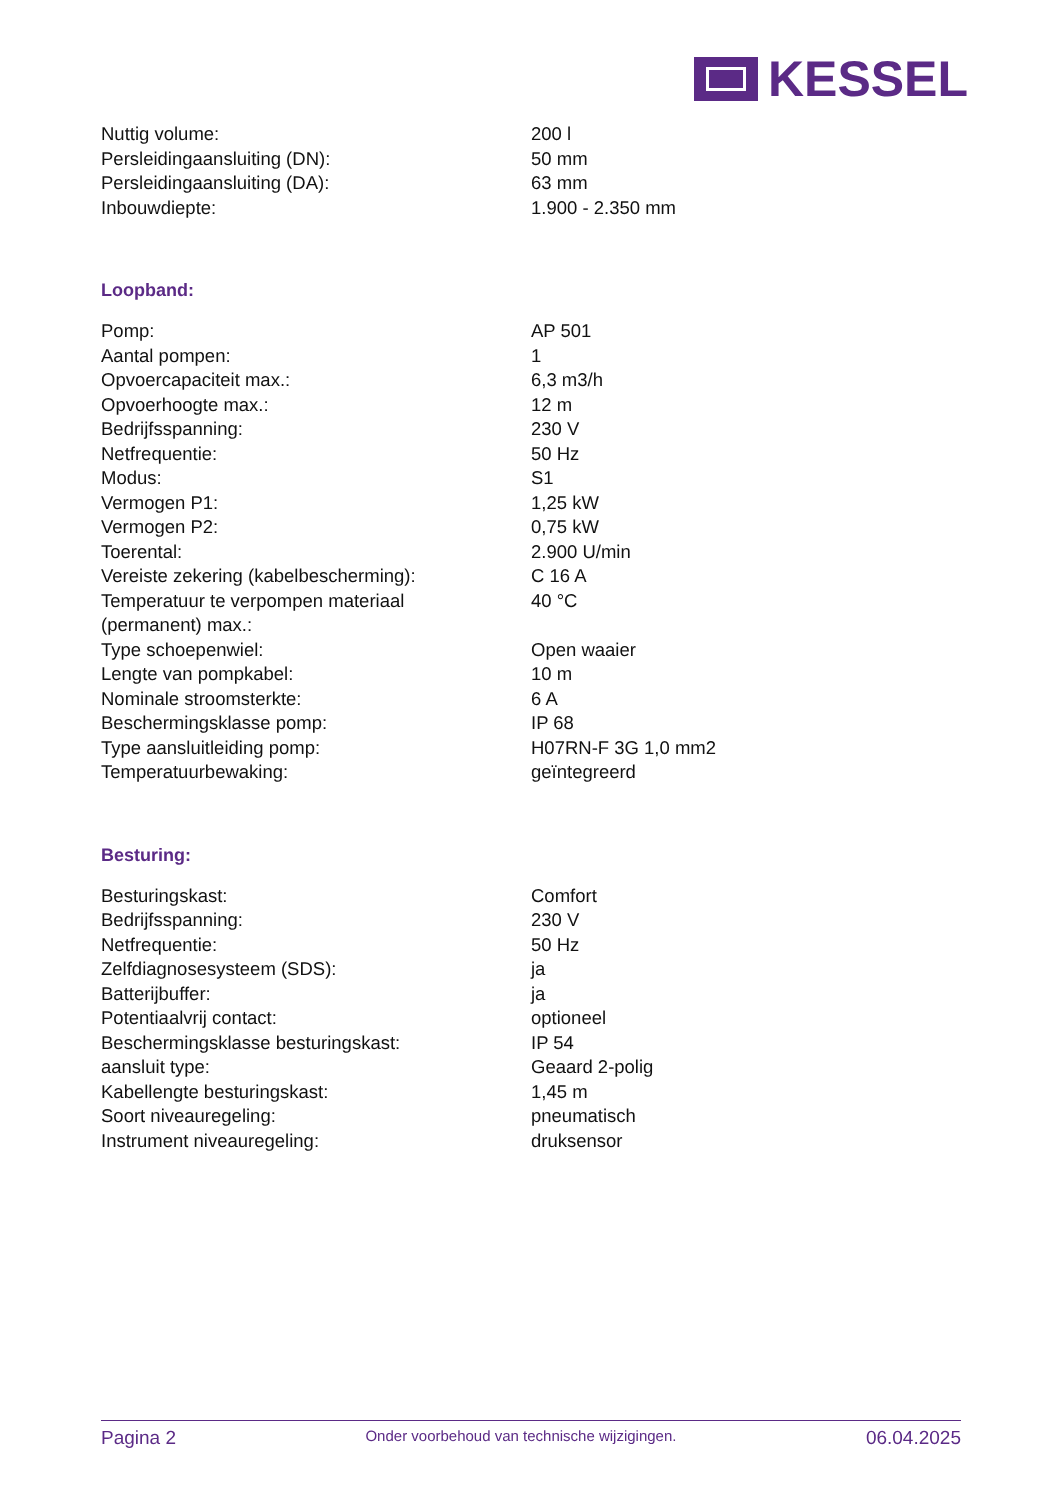KESSEL
| Nuttig volume: | 200 l |
| Persleidingaansluiting (DN): | 50 mm |
| Persleidingaansluiting (DA): | 63 mm |
| Inbouwdiepte: | 1.900 - 2.350 mm |
Loopband:
| Pomp: | AP 501 |
| Aantal pompen: | 1 |
| Opvoercapaciteit max.: | 6,3 m3/h |
| Opvoerhoogte max.: | 12 m |
| Bedrijfsspanning: | 230 V |
| Netfrequentie: | 50 Hz |
| Modus: | S1 |
| Vermogen P1: | 1,25 kW |
| Vermogen P2: | 0,75 kW |
| Toerental: | 2.900 U/min |
| Vereiste zekering (kabelbescherming): | C 16 A |
| Temperatuur te verpompen materiaal (permanent) max.: | 40 °C |
| Type schoepenwiel: | Open waaier |
| Lengte van pompkabel: | 10 m |
| Nominale stroomsterkte: | 6 A |
| Beschermingsklasse pomp: | IP 68 |
| Type aansluitleiding pomp: | H07RN-F 3G 1,0 mm2 |
| Temperatuurbewaking: | geïntegreerd |
Besturing:
| Besturingskast: | Comfort |
| Bedrijfsspanning: | 230 V |
| Netfrequentie: | 50 Hz |
| Zelfdiagnosesysteem (SDS): | ja |
| Batterijbuffer: | ja |
| Potentiaalvrij contact: | optioneel |
| Beschermingsklasse besturingskast: | IP 54 |
| aansluit type: | Geaard 2-polig |
| Kabellengte besturingskast: | 1,45 m |
| Soort niveauregeling: | pneumatisch |
| Instrument niveauregeling: | druksensor |
Pagina 2 Onder voorbehoud van technische wijzigingen. 06.04.2025